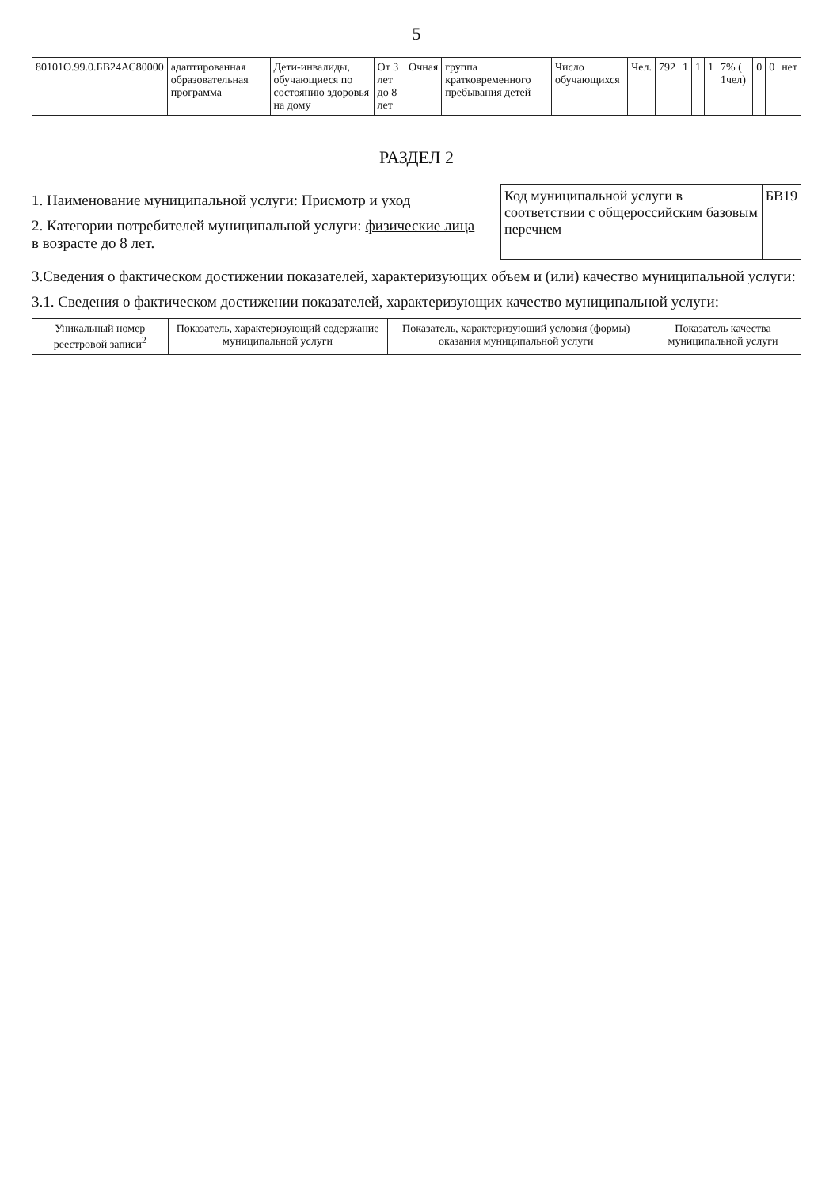5
| 80101O.99.0.БВ24АС80000 | адаптированная образовательная программа | Дети-инвалиды, обучающиеся по состоянию здоровья на дому | От 3 лет до 8 лет | Очная | группа кратковременного пребывания детей | Число обучающихся | Чел. | 792 | 1 | 1 | 1 | 7% ( 1чел) | 0 | 0 | нет |
РАЗДЕЛ 2
1. Наименование муниципальной услуги: Присмотр и уход
2. Категории потребителей муниципальной услуги: физические лица в возрасте до 8 лет.
| Код муниципальной услуги в соответствии с общероссийским базовым перечнем | БВ19 |
3.Сведения о фактическом достижении показателей, характеризующих объем и (или) качество муниципальной услуги:
3.1. Сведения о фактическом достижении показателей, характеризующих качество муниципальной услуги:
| Уникальный номер реестровой записи<sup>2</sup> | Показатель, характеризующий содержание муниципальной услуги | Показатель, характеризующий условия (формы) оказания муниципальной услуги | Показатель качества муниципальной услуги |
| --- | --- | --- | --- |